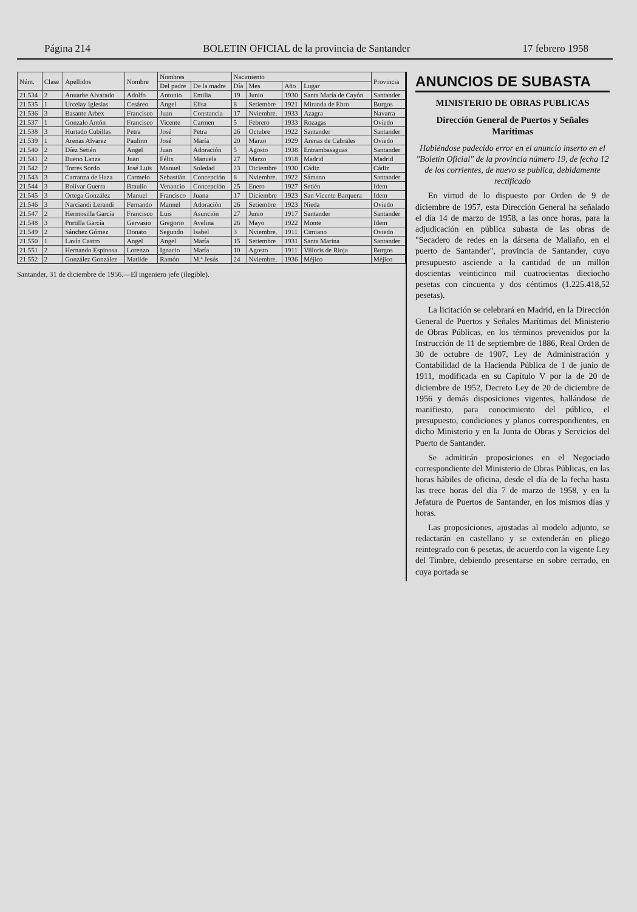Página 214 BOLETIN OFICIAL de la provincia de Santander 17 febrero 1958
| Núm. | Clase | Apellidos | Nombre | Nombres | | Nacimiento | | | | Provincia |
| --- | --- | --- | --- | --- | --- | --- | --- | --- | --- | --- |
| | | | | Del padre | De la madre | Día | Mes | Año | Lugar | |
| 21.534 | 2 | Anuarbe Alvarado | Adolfo | Antonio | Emilia | 19 | Junio | 1930 | Santa María de Cayón | Santander |
| 21.535 | 1 | Urcelay Iglesias | Cesáreo | Angel | Elisa | 8 | Setiembre | 1921 | Miranda de Ebro | Burgos |
| 21.536 | 3 | Basante Arbex | Francisco | Juan | Constancia | 17 | Nviembre. | 1933 | Azagra | Navarra |
| 21.537 | 1 | Gonzalo Antón | Francisco | Vicente | Carmen | 5 | Febrero | 1933 | Rozagas | Oviedo |
| 21.538 | 3 | Hurtado Cubillas | Petra | José | Petra | 26 | Octubre | 1922 | Santander | Santander |
| 21.539 | 1 | Arenas Alvarez | Paulino | José | María | 20 | Marzo | 1929 | Arenas de Cabrales | Oviedo |
| 21.540 | 2 | Díez Setién | Angel | Juan | Adoración | 5 | Agosto | 1938 | Entrambasaguas | Santander |
| 21.541 | 2 | Bueno Lanza | Juan | Félix | Manuela | 27 | Marzo | 1918 | Madrid | Madrid |
| 21.542 | 2 | Torres Sordo | José Luis | Manuel | Soledad | 23 | Diciembre | 1930 | Cádiz | Cádiz |
| 21.543 | 3 | Carranza de Haza | Carmelo | Sebastián | Concepción | 8 | Nviembre. | 1922 | Sámano | Santander |
| 21.544 | 3 | Bolívar Guerra | Braulio | Venancio | Concepción | 25 | Enero | 1927 | Setién | Idem |
| 21.545 | 3 | Ortega González | Manuel | Francisco | Juana | 17 | Diciembre | 1923 | San Vicente Barquera | Idem |
| 21.546 | 3 | Narciandi Lerandi | Fernando | Mannel | Adoración | 26 | Setiembre | 1923 | Nieda | Oviedo |
| 21.547 | 2 | Hermosilla García | Francisco | Luis | Asunción | 27 | Junio | 1917 | Santander | Santander |
| 21.548 | 3 | Portilla García | Gervasio | Gregorio | Avelina | 26 | Mayo | 1922 | Monte | Idem |
| 21.549 | 2 | Sánchez Gómez | Donato | Segundo | Isabel | 3 | Nviembre. | 1911 | Cimiano | Oviedo |
| 21.550 | 1 | Lavín Castro | Angel | Angel | María | 15 | Setiembre | 1931 | Santa Marina | Santander |
| 21.551 | 2 | Hernando Espinosa | Lorenzo | Ignacio | María | 10 | Agosto | 1911 | Villoris de Rioja | Burgos |
| 21.552 | 2 | González González | Matilde | Ramón | M.ª Jesús | 24 | Nviembre. | 1936 | Méjico | Méjico |
Santander, 31 de diciembre de 1956.—El ingeniero jefe (ilegible).
ANUNCIOS DE SUBASTA
MINISTERIO DE OBRAS PUBLICAS
Dirección General de Puertos y Señales Marítimas
Habiéndose padecido error en el anuncio inserto en el "Boletín Oficial" de la provincia número 19, de fecha 12 de los corrientes, de nuevo se publica, debidamente rectificado
En virtud de lo dispuesto por Orden de 9 de diciembre de 1957, esta Dirección General ha señalado el día 14 de marzo de 1958, a las once horas, para la adjudicación en pública subasta de las obras de "Secadero de redes en la dársena de Maliaño, en el puerto de Santander", provincia de Santander, cuyo presupuesto asciende a la cantidad de un millón doscientas veinticinco mil cuatrocientas dieciocho pesetas con cincuenta y dos céntimos (1.225.418,52 pesetas).
La licitación se celebrará en Madrid, en la Dirección General de Puertos y Señales Marítimas del Ministerio de Obras Públicas, en los términos prevenidos por la Instrucción de 11 de septiembre de 1886, Real Orden de 30 de octubre de 1907, Ley de Administración y Contabilidad de la Hacienda Pública de 1 de junio de 1911, modificada en su Capítulo V por la de 20 de diciembre de 1952, Decreto Ley de 20 de diciembre de 1956 y demás disposiciones vigentes, hallándose de manifiesto, para conocimiento del público, el presupuesto, condiciones y planos correspondientes, en dicho Ministerio y en la Junta de Obras y Servicios del Puerto de Santander.
Se admitirán proposiciones en el Negociado correspondiente del Ministerio de Obras Públicas, en las horas hábiles de oficina, desde el día de la fecha hasta las trece horas del día 7 de marzo de 1958, y en la Jefatura de Puertos de Santander, en los mismos días y horas.
Las proposiciones, ajustadas al modelo adjunto, se redactarán en castellano y se extenderán en pliego reintegrado con 6 pesetas, de acuerdo con la vigente Ley del Timbre, debiendo presentarse en sobre cerrado, en cuya portada se